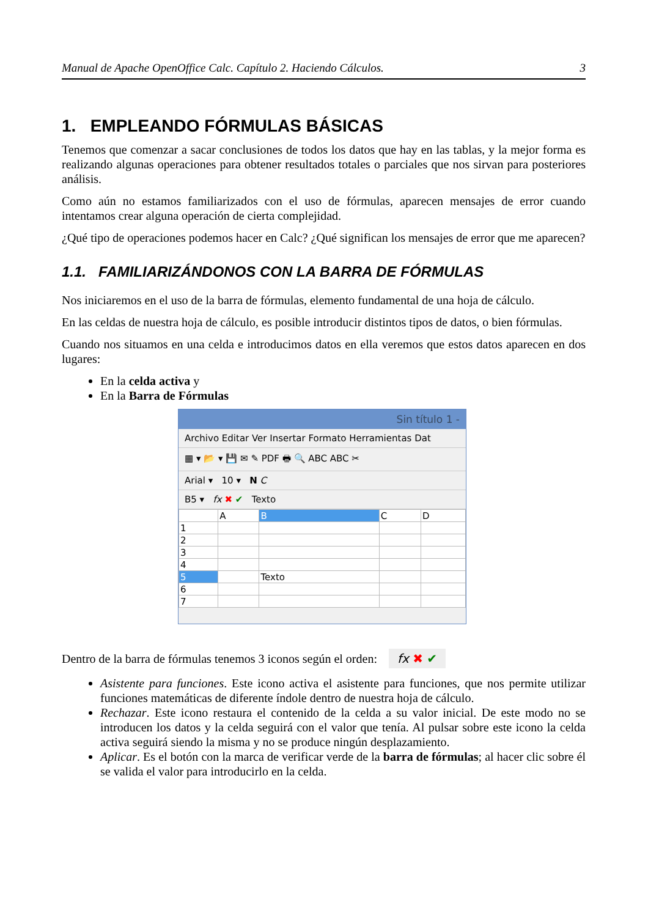Manual de Apache OpenOffice Calc. Capítulo 2. Haciendo Cálculos. 3
1. EMPLEANDO FÓRMULAS BÁSICAS
Tenemos que comenzar a sacar conclusiones de todos los datos que hay en las tablas, y la mejor forma es realizando algunas operaciones para obtener resultados totales o parciales que nos sirvan para posteriores análisis.
Como aún no estamos familiarizados con el uso de fórmulas, aparecen mensajes de error cuando intentamos crear alguna operación de cierta complejidad.
¿Qué tipo de operaciones podemos hacer en Calc? ¿Qué significan los mensajes de error que me aparecen?
1.1. FAMILIARIZÁNDONOS CON LA BARRA DE FÓRMULAS
Nos iniciaremos en el uso de la barra de fórmulas, elemento fundamental de una hoja de cálculo.
En las celdas de nuestra hoja de cálculo, es posible introducir distintos tipos de datos, o bien fórmulas.
Cuando nos situamos en una celda e introducimos datos en ella veremos que estos datos aparecen en dos lugares:
En la celda activa y
En la Barra de Fórmulas
Sin título 1 -
Archivo Editar Ver Insertar Formato Herramientas Dat
▦ ▾ 📂 ▾ 💾 ✉ ✎ PDF 🖶 🔍 ABC ABC ✂
Arial ▾ 10 ▾ N C
B5 ▾ fx ✖ ✔ Texto
| | A | B | C | D |
| 1 | | | | |
| 2 | | | | |
| 3 | | | | |
| 4 | | | | |
| 5 | | Texto | | |
| 6 | | | | |
| 7 | | | | |
Dentro de la barra de fórmulas tenemos 3 iconos según el orden: fx ✖ ✔
Asistente para funciones. Este icono activa el asistente para funciones, que nos permite utilizar funciones matemáticas de diferente índole dentro de nuestra hoja de cálculo.
Rechazar. Este icono restaura el contenido de la celda a su valor inicial. De este modo no se introducen los datos y la celda seguirá con el valor que tenía. Al pulsar sobre este icono la celda activa seguirá siendo la misma y no se produce ningún desplazamiento.
Aplicar. Es el botón con la marca de verificar verde de la barra de fórmulas; al hacer clic sobre él se valida el valor para introducirlo en la celda.